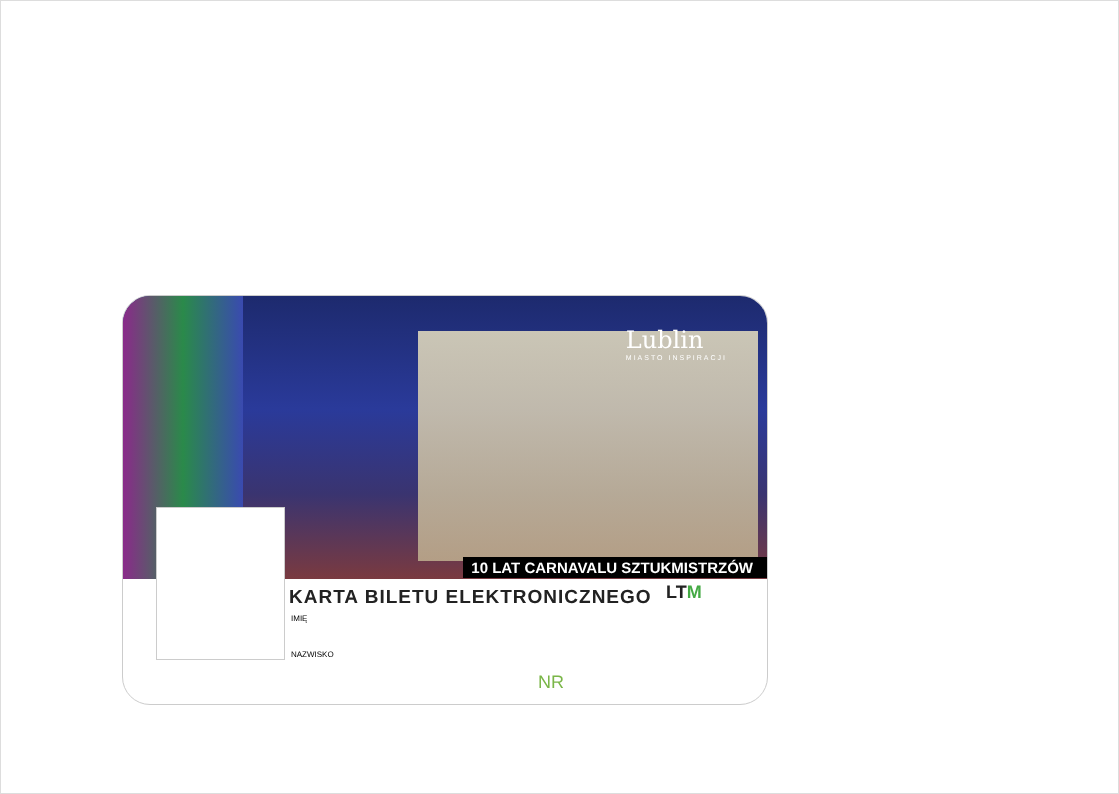Lublin
MIASTO INSPIRACJI
10 LAT CARNAVALU SZTUKMISTRZÓW
KARTA BILETU ELEKTRONICZNEGO LTM
IMIĘ
NAZWISKO
NR